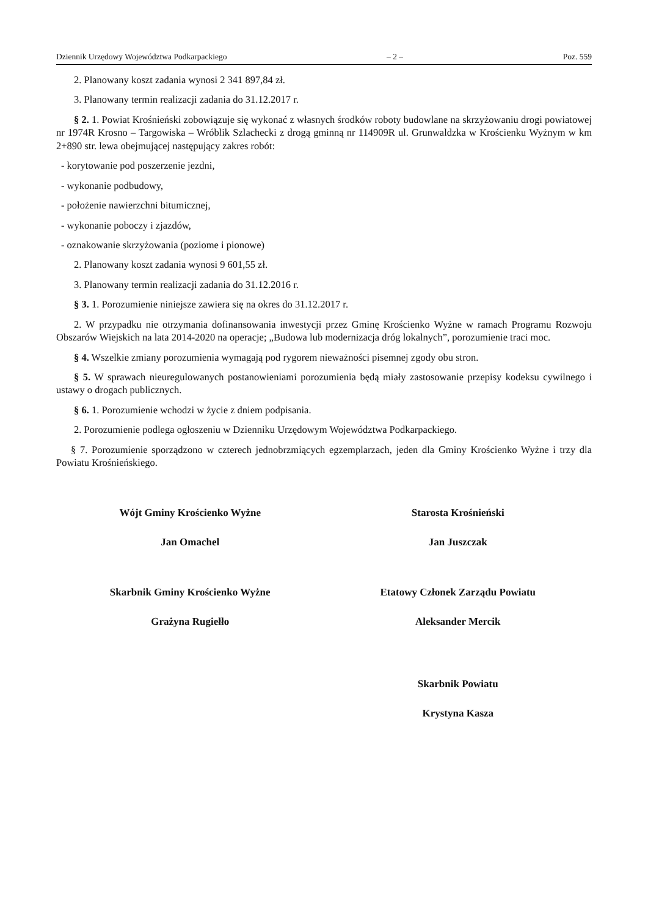Dziennik Urzędowy Województwa Podkarpackiego – 2 – Poz. 559
2. Planowany koszt zadania wynosi 2 341 897,84 zł.
3. Planowany termin realizacji zadania do 31.12.2017 r.
§ 2. 1. Powiat Krośnieński zobowiązuje się wykonać z własnych środków roboty budowlane na skrzyżowaniu drogi powiatowej nr 1974R Krosno – Targowiska – Wróblik Szlachecki z drogą gminną nr 114909R ul. Grunwaldzka w Krościenku Wyżnym w km 2+890 str. lewa obejmującej następujący zakres robót:
- korytowanie pod poszerzenie jezdni,
- wykonanie podbudowy,
- położenie nawierzchni bitumicznej,
- wykonanie poboczy i zjazdów,
- oznakowanie skrzyżowania (poziome i pionowe)
2. Planowany koszt zadania wynosi 9 601,55 zł.
3. Planowany termin realizacji zadania do 31.12.2016 r.
§ 3. 1. Porozumienie niniejsze zawiera się na okres do 31.12.2017 r.
2. W przypadku nie otrzymania dofinansowania inwestycji przez Gminę Krościenko Wyżne w ramach Programu Rozwoju Obszarów Wiejskich na lata 2014-2020 na operacje; „Budowa lub modernizacja dróg lokalnych”, porozumienie traci moc.
§ 4. Wszelkie zmiany porozumienia wymagają pod rygorem nieważności pisemnej zgody obu stron.
§ 5. W sprawach nieuregulowanych postanowieniami porozumienia będą miały zastosowanie przepisy kodeksu cywilnego i ustawy o drogach publicznych.
§ 6. 1. Porozumienie wchodzi w życie z dniem podpisania.
2. Porozumienie podlega ogłoszeniu w Dzienniku Urzędowym Województwa Podkarpackiego.
§ 7. Porozumienie sporządzono w czterech jednobrzmiących egzemplarzach, jeden dla Gminy Krościenko Wyżne i trzy dla Powiatu Krośnieńskiego.
Wójt Gminy Krościenko Wyżne
Jan Omachel
Skarbnik Gminy Krościenko Wyżne
Grażyna Rugiełło
Starosta Krośnieński
Jan Juszczak
Etatowy Członek Zarządu Powiatu
Aleksander Mercik
Skarbnik Powiatu
Krystyna Kasza